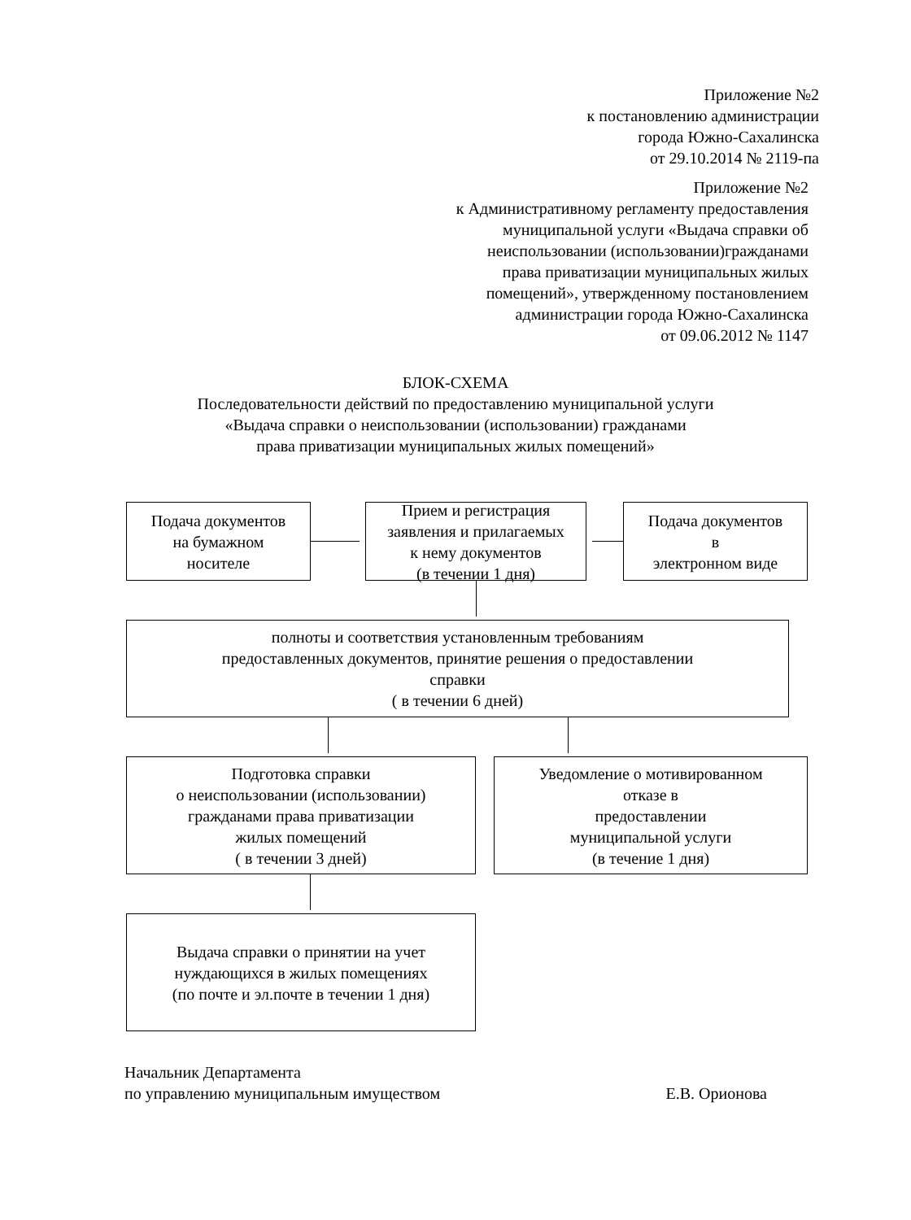Приложение №2
к постановлению администрации
города Южно-Сахалинска
от 29.10.2014 № 2119-па
Приложение №2
к Административному регламенту предоставления
муниципальной услуги «Выдача справки об
неиспользовании (использовании)гражданами
права приватизации муниципальных жилых
помещений», утвержденному постановлением
администрации города Южно-Сахалинска
от 09.06.2012 № 1147
БЛОК-СХЕМА
Последовательности действий по предоставлению муниципальной услуги
«Выдача справки о неиспользовании (использовании) гражданами
права приватизации муниципальных жилых помещений»
Подача документов
на бумажном
носителе
Прием и регистрация
заявления и прилагаемых
к нему документов
(в течении 1 дня)
Подача документов
в
электронном виде
полноты и соответствия установленным требованиям
предоставленных документов, принятие решения о предоставлении
справки
( в течении 6 дней)
Подготовка справки
о неиспользовании (использовании)
гражданами права приватизации
жилых помещений
( в течении 3 дней)
Уведомление о мотивированном
отказе в
предоставлении
муниципальной услуги
(в течение 1 дня)
Выдача справки о принятии на учет
нуждающихся в жилых помещениях
(по почте и эл.почте в течении 1 дня)
Начальник Департамента
по управлению муниципальным имуществом Е.В. Орионова